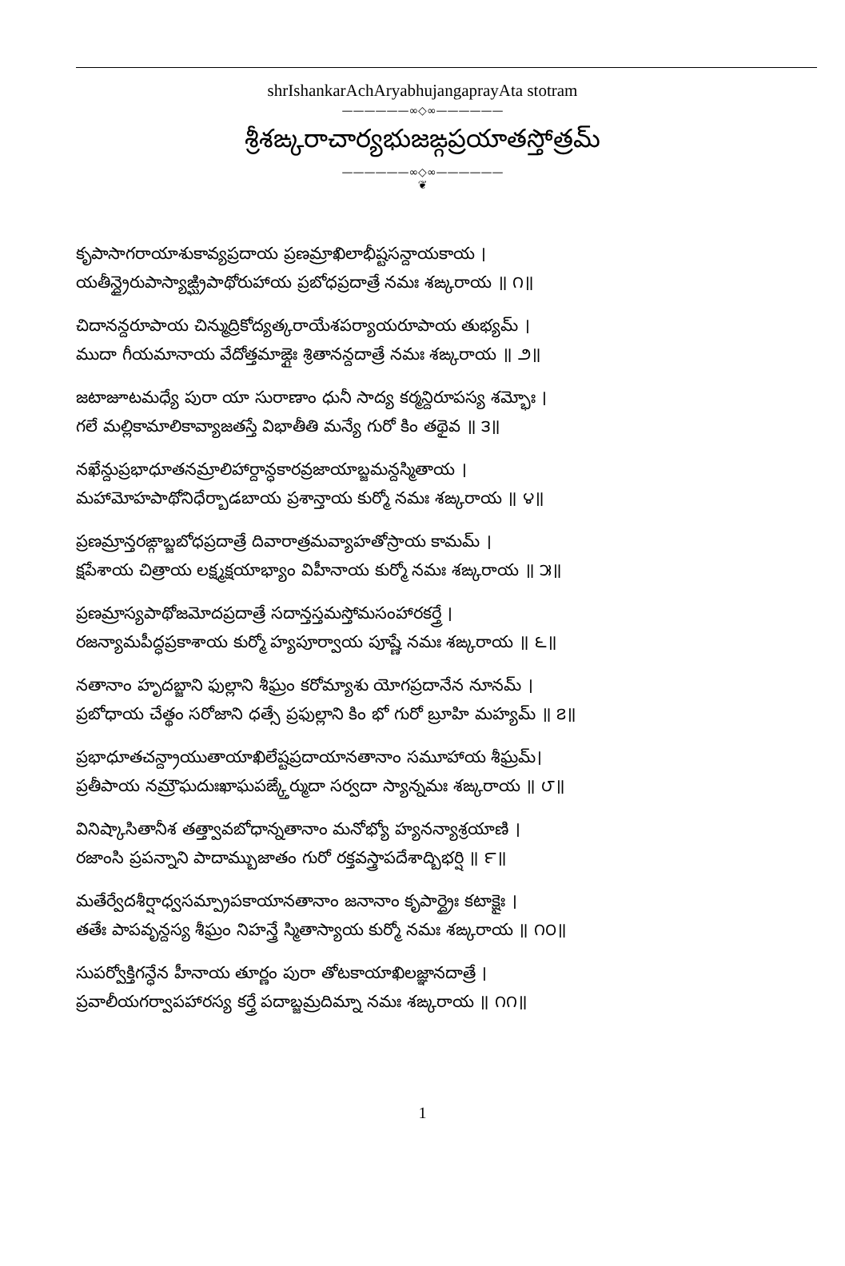shrIshankarAchAryabhujangaprayAta stotram
——————∞◇∞——————
శ్రీశఙ్కరాచార్యభుజఙ్గప్రయాతస్తోత్రమ్
——————∞◇∞——————
❦
కృపాసాగరాయాశుకావ్యప్రదాయ ప్రణమ్రాఖిలాభీష్టసన్దాయకాయ ।
యతీన్ద్రైరుపాస్యాఙ్ఘ్రిపాథోరుహాయ ప్రబోధప్రదాత్రే నమః శఙ్కరాయ ॥ ౧॥
చిదానన్దరూపాయ చిన్ముద్రికోద్యత్కరాయేశపర్యాయరూపాయ తుభ్యమ్ ।
ముదా గీయమానాయ వేదోత్తమాఙ్గైః శ్రితానన్దదాత్రే నమః శఙ్కరాయ ॥ ౨॥
జటాజూటమధ్యే పురా యా సురాణాం ధునీ సాద్య కర్మన్దిరూపస్య శమ్భోః ।
గలే మల్లికామాలికావ్యాజతస్తే విభాతీతి మన్యే గురో కిం తథైవ ॥ ౩॥
నఖేన్దుప్రభాధూతనమ్రాలిహార్దాన్ధకారవ్రజాయాబ్జమన్దస్మితాయ ।
మహామోహపాథోనిధేర్బాడబాయ ప్రశాన్తాయ కుర్మో నమః శఙ్కరాయ ॥ ౪॥
ప్రణమ్రాన్తరఙ్గాబ్జబోధప్రదాత్రే దివారాత్రమవ్యాహతోస్రాయ కామమ్ ।
క్షపేశాయ చిత్రాయ లక్ష్మక్షయాభ్యాం విహీనాయ కుర్మో నమః శఙ్కరాయ ॥ ౫॥
ప్రణమ్రాస్యపాథోజమోదప్రదాత్రే సదాన్తస్తమస్తోమసంహారకర్త్రే ।
రజన్యామపీద్ధప్రకాశాయ కుర్మో హ్యపూర్వాయ పూష్ణే నమః శఙ్కరాయ ॥ ౬॥
నతానాం హృదబ్జాని ఫుల్లాని శీఘ్రం కరోమ్యాశు యోగప్రదానేన నూనమ్ ।
ప్రబోధాయ చేత్థం సరోజాని ధత్సే ప్రఫుల్లాని కిం భో గురో బ్రూహి మహ్యమ్ ॥ ౭॥
ప్రభాధూతచన్ద్రాయుతాయాఖిలేష్టప్రదాయానతానాం సమూహాయ శీఘ్రమ్।
ప్రతీపాయ నమ్రౌఘదుఃఖాఘపఙ్క్తేర్ముదా సర్వదా స్యాన్నమః శఙ్కరాయ ॥ ౮॥
వినిష్కాసితానీశ తత్త్వావబోధాన్నతానాం మనోభ్యో హ్యనన్యాశ్రయాణి ।
రజాంసి ప్రపన్నాని పాదామ్బుజాతం గురో రక్తవస్త్రాపదేశాద్బిభర్షి ॥ ౯॥
మతేర్వేదశీర్షాధ్వసమ్ప్రాపకాయానతానాం జనానాం కృపార్ద్రైః కటాక్షైః ।
తతేః పాపవృన్దస్య శీఘ్రం నిహన్త్రే స్మితాస్యాయ కుర్మో నమః శఙ్కరాయ ॥ ౧౦॥
సుపర్వోక్తిగన్ధేన హీనాయ తూర్ణం పురా తోటకాయాఖిలజ్ఞానదాత్రే ।
ప్రవాలీయగర్వాపహారస్య కర్త్రే పదాబ్జమ్రదిమ్నా నమః శఙ్కరాయ ॥ ౧౧॥
1